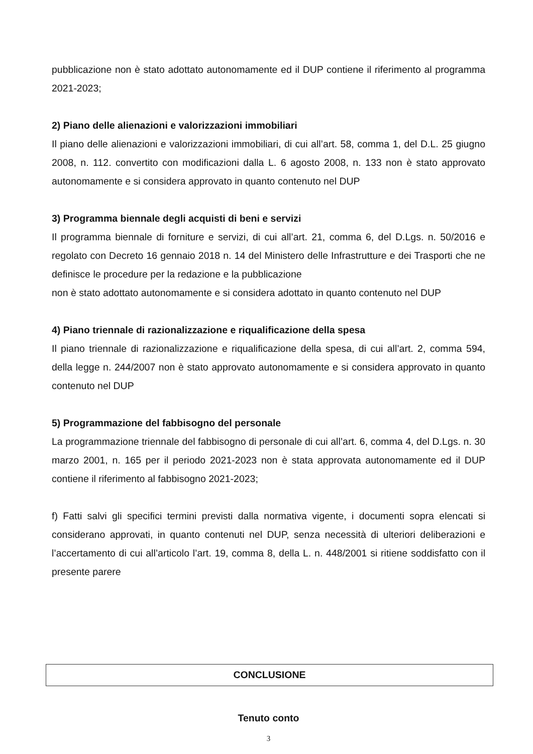pubblicazione non è stato adottato autonomamente ed il DUP contiene il riferimento al programma 2021-2023;
2) Piano delle alienazioni e valorizzazioni immobiliari
Il piano delle alienazioni e valorizzazioni immobiliari, di cui all’art. 58, comma 1, del D.L. 25 giugno 2008, n. 112. convertito con modificazioni dalla L. 6 agosto 2008, n. 133 non è stato approvato autonomamente e si considera approvato in quanto contenuto nel DUP
3) Programma biennale degli acquisti di beni e servizi
Il programma biennale di forniture e servizi, di cui all’art. 21, comma 6, del D.Lgs. n. 50/2016 e regolato con Decreto 16 gennaio 2018 n. 14 del Ministero delle Infrastrutture e dei Trasporti che ne definisce le procedure per la redazione e la pubblicazione
non è stato adottato autonomamente e si considera adottato in quanto contenuto nel DUP
4) Piano triennale di razionalizzazione e riqualificazione della spesa
Il piano triennale di razionalizzazione e riqualificazione della spesa, di cui all’art. 2, comma 594, della legge n. 244/2007 non è stato approvato autonomamente e si considera approvato in quanto contenuto nel DUP
5) Programmazione del fabbisogno del personale
La programmazione triennale del fabbisogno di personale di cui all’art. 6, comma 4, del D.Lgs. n. 30 marzo 2001, n. 165 per il periodo 2021-2023 non è stata approvata autonomamente ed il DUP contiene il riferimento al fabbisogno 2021-2023;
f) Fatti salvi gli specifici termini previsti dalla normativa vigente, i documenti sopra elencati si considerano approvati, in quanto contenuti nel DUP, senza necessità di ulteriori deliberazioni e l’accertamento di cui all’articolo l’art. 19, comma 8, della L. n. 448/2001 si ritiene soddisfatto con il presente parere
CONCLUSIONE
Tenuto conto
3